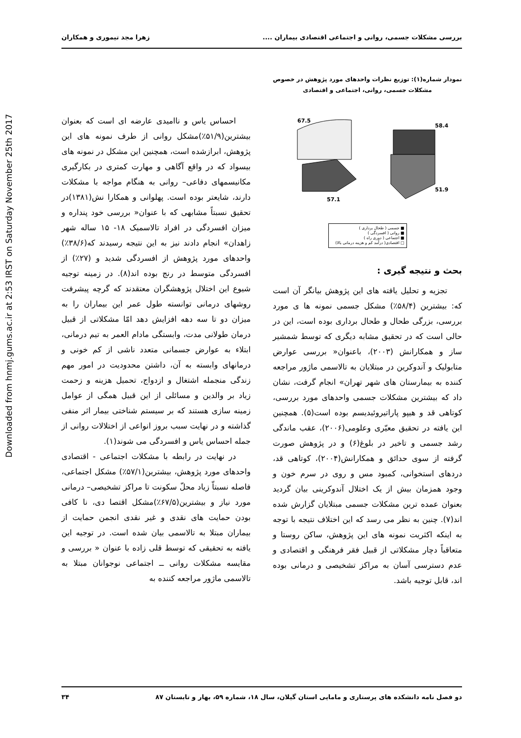Downloaded from hnmj.gums.ac.ir at 2:53 IRST on Saturday November 25th 2017
بررسی مشکلات جسمی، روانی و اجتماعی اقتصادی بیماران .... زهرا مجد تیموری و همکاران
نمودار شماره(۱): توزیع نظرات واحدهای مورد پژوهش در خصوص مشکلات جسمی، روانی، اجتماعی و اقتصادی
58.4
51.9
57.1
67.5
■ جسمی ( طحال برداری )
■ روانی ( افسردگی )
■ اجتماعی ( دوری راه )
□ اقتصادی( درآمد کم و هزینه درمانی بالا)
بحث و نتیجه گیری :
تجزیه و تحلیل یافته های این پژوهش بیانگر آن است که: بیشترین (۵۸/۴٪) مشکل جسمی نمونه ها ی مورد بررسی، بزرگی طحال و طحال برداری بوده است، این در حالی است که در تحقیق مشابه دیگری که توسط شمشیر ساز و همکارانش (۲۰۰۳)، باعنوان« بررسی عوارض متابولیک و آندوکرین در مبتلایان به تالاسمی ماژور مراجعه کننده به بیمارستان های شهر تهران» انجام گرفت، نشان داد که بیشترین مشکلات جسمی واحدهای مورد بررسی، کوتاهی قد و هیپو پاراتیروئیدیسم بوده است(۵). همچنین این یافته در تحقیق معیّری وعلومی(۲۰۰۶)، عقب ماندگی رشد جسمی و تاخیر در بلوغ(۶) و در پژوهش صورت گرفته از سوی حدائق و همکارانش(۲۰۰۴)، کوتاهی قد، دردهای استخوانی، کمبود مس و روی در سرم خون و وجود همزمان بیش از یک اختلال آندوکرینی بیان گردید بعنوان عمده ترین مشکلات جسمی مبتلایان گزارش شده اند(۷). چنین به نظر می رسد که این اختلاف نتیجه با توجه به اینکه اکثریت نمونه های این پژوهش، ساکن روستا و متعاقباً دچار مشکلاتی از قبیل فقر فرهنگی و اقتصادی و عدم دسترسی آسان به مراکز تشخیصی و درمانی بوده اند، قابل توجیه باشد.
احساس یاس و ناامیدی عارضه ای است که بعنوان بیشترین(۵۱/۹٪)مشکل روانی از طرف نمونه های این پژوهش، ابرازشده است، همچنین این مشکل در نمونه های بیسواد که در واقع آگاهی و مهارت کمتری در بکارگیری مکانیسمهای دفاعی– روانی به هنگام مواجه با مشکلات دارند، شایعتر بوده است. پهلوانی و همکارا نش(۱۳۸۱)در تحقیق نسبتاً مشابهی که با عنوان« بررسی خود پنداره و میزان افسردگی در افراد تالاسمیک ۱۸- ۱۵ ساله شهر زاهدان» انجام دادند نیز به این نتیجه رسیدند که(۳۸/۶٪) واحدهای مورد پژوهش از افسردگی شدید و (۲۷٪) از افسردگی متوسط در رنج بوده اند(۸). در زمینه توجیه شیوع این اختلال پژوهشگران معتقدند که گرچه پیشرفت روشهای درمانی توانسته طول عمر این بیماران را به میزان دو تا سه دهه افزایش دهد امّا مشکلاتی از قبیل درمان طولانی مدت، وابستگی مادام العمر به تیم درمانی، ابتلاء به عوارض جسمانی متعدد ناشی از کم خونی و درمانهای وابسته به آن، داشتن محدودیت در امور مهم زندگی منجمله اشتغال و ازدواج، تحمیل هزینه و زحمت زیاد بر والدین و مسائلی از این قبیل همگی از عوامل زمینه سازی هستند که بر سیستم شناختی بیمار اثر منفی گذاشته و در نهایت سبب بروز انواعی از اختلالات روانی از جمله احساس یاس و افسردگی می شوند(۱).
در نهایت در رابطه با مشکلات اجتماعی - اقتصادی واحدهای مورد پژوهش، بیشترین(۵۷/۱٪) مشکل اجتماعی، فاصله نسبتاّ زیاد محلّ سکونت تا مراکز تشخیصی– درمانی مورد نیاز و بیشترین(۶۷/۵٪)مشکل اقتصا دی، نا کافی بودن حمایت های نقدی و غیر نقدی انجمن حمایت از بیماران مبتلا به تالاسمی بیان شده است. در توجیه این یافته به تحقیقی که توسط قلی زاده با عنوان « بررسی و مقایسه مشکلات روانی ــ اجتماعی نوجوانان مبتلا به تالاسمی ماژور مراجعه کننده به
دو فصل نامه دانشکده های پرستاری و مامایی استان گیلان، سال ۱۸، شماره ۵۹، بهار و تابستان ۸۷ ۳۴